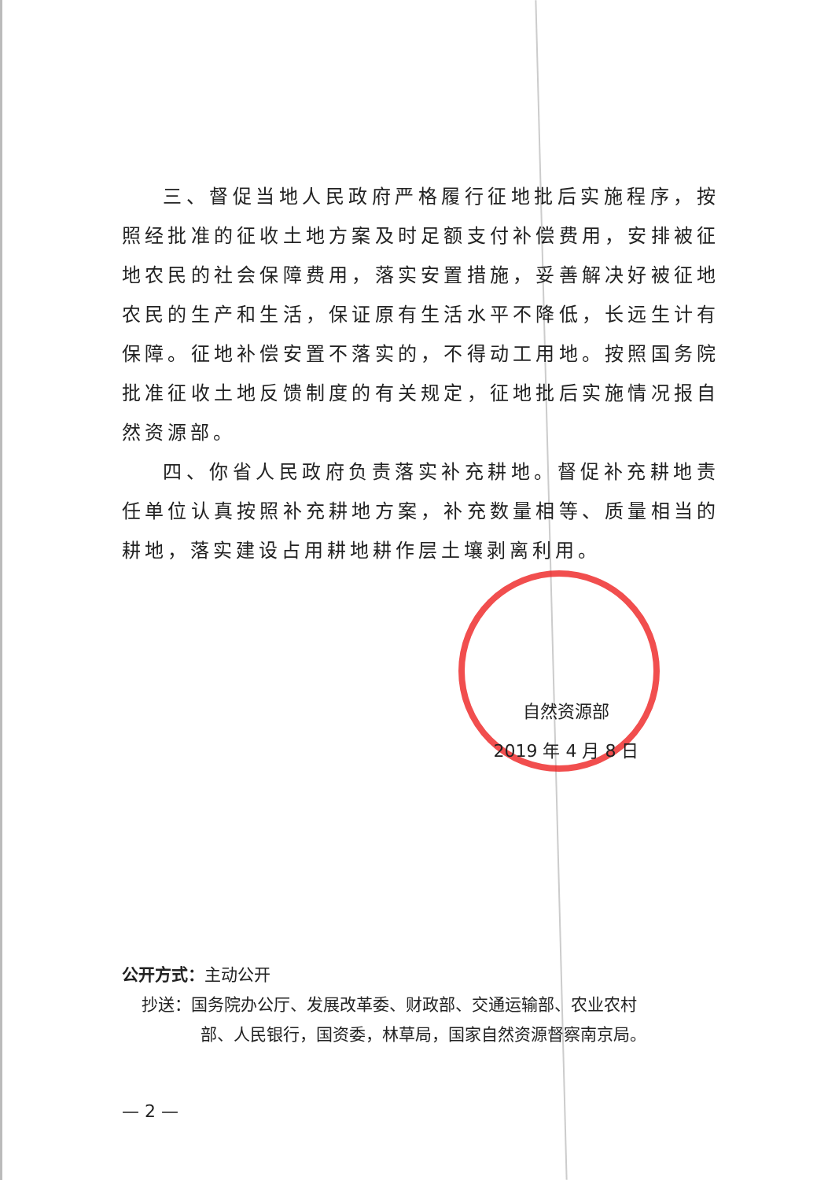三、督促当地人民政府严格履行征地批后实施程序，按照经批准的征收土地方案及时足额支付补偿费用，安排被征地农民的社会保障费用，落实安置措施，妥善解决好被征地农民的生产和生活，保证原有生活水平不降低，长远生计有保障。征地补偿安置不落实的，不得动工用地。按照国务院批准征收土地反馈制度的有关规定，征地批后实施情况报自然资源部。
四、你省人民政府负责落实补充耕地。督促补充耕地责任单位认真按照补充耕地方案，补充数量相等、质量相当的耕地，落实建设占用耕地耕作层土壤剥离利用。
自然资源部
2019 年 4 月 8 日
公开方式：主动公开
抄送：国务院办公厅、发展改革委、财政部、交通运输部、农业农村
部、人民银行，国资委，林草局，国家自然资源督察南京局。
— 2 —